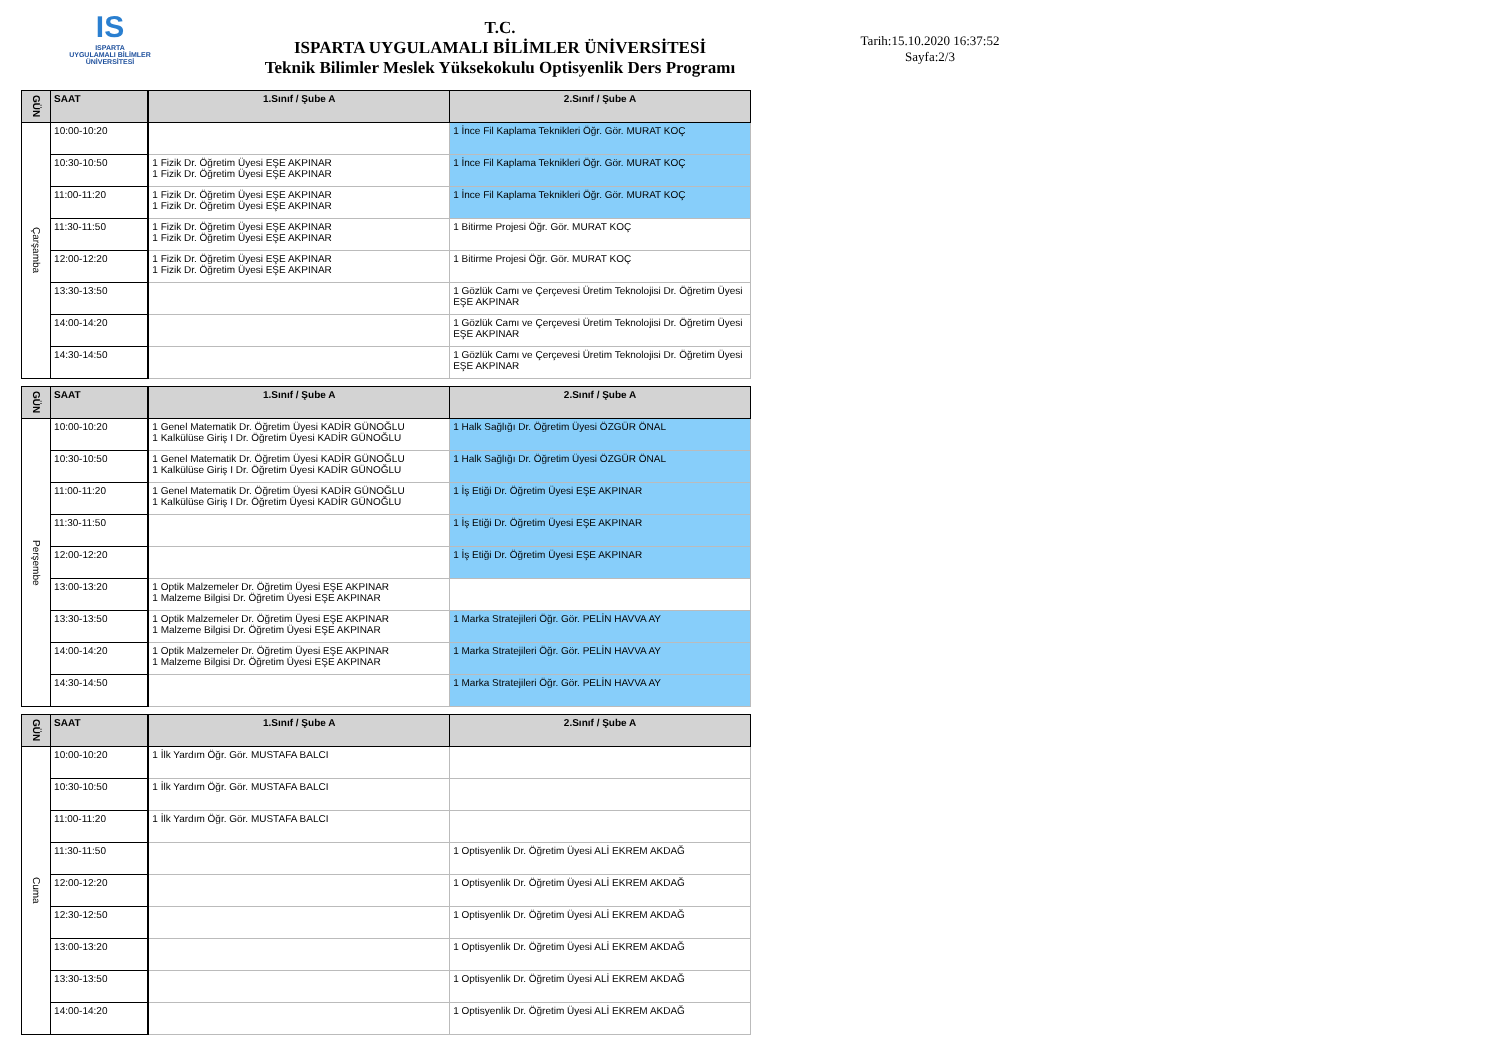IS
ISPARTA
UYGULAMALI BİLİMLER
ÜNİVERSİTESİ
T.C.
ISPARTA UYGULAMALI BİLİMLER ÜNİVERSİTESİ
Teknik Bilimler Meslek Yüksekokulu Optisyenlik Ders Programı
Tarih:15.10.2020 16:37:52
Sayfa:2/3
| GÜN | SAAT | 1.Sınıf / Şube A | 2.Sınıf / Şube A |
| --- | --- | --- | --- |
| Çarşamba | 10:00-10:20 | | 1 İnce Fil Kaplama Teknikleri Öğr. Gör. MURAT KOÇ |
| | 10:30-10:50 | 1 Fizik Dr. Öğretim Üyesi EŞE AKPINAR 1 Fizik Dr. Öğretim Üyesi EŞE AKPINAR | 1 İnce Fil Kaplama Teknikleri Öğr. Gör. MURAT KOÇ |
| | 11:00-11:20 | 1 Fizik Dr. Öğretim Üyesi EŞE AKPINAR 1 Fizik Dr. Öğretim Üyesi EŞE AKPINAR | 1 İnce Fil Kaplama Teknikleri Öğr. Gör. MURAT KOÇ |
| | 11:30-11:50 | 1 Fizik Dr. Öğretim Üyesi EŞE AKPINAR 1 Fizik Dr. Öğretim Üyesi EŞE AKPINAR | 1 Bitirme Projesi Öğr. Gör. MURAT KOÇ |
| | 12:00-12:20 | 1 Fizik Dr. Öğretim Üyesi EŞE AKPINAR 1 Fizik Dr. Öğretim Üyesi EŞE AKPINAR | 1 Bitirme Projesi Öğr. Gör. MURAT KOÇ |
| | 13:30-13:50 | | 1 Gözlük Camı ve Çerçevesi Üretim Teknolojisi Dr. Öğretim Üyesi EŞE AKPINAR |
| | 14:00-14:20 | | 1 Gözlük Camı ve Çerçevesi Üretim Teknolojisi Dr. Öğretim Üyesi EŞE AKPINAR |
| | 14:30-14:50 | | 1 Gözlük Camı ve Çerçevesi Üretim Teknolojisi Dr. Öğretim Üyesi EŞE AKPINAR |
| GÜN | SAAT | 1.Sınıf / Şube A | 2.Sınıf / Şube A |
| --- | --- | --- | --- |
| Perşembe | 10:00-10:20 | 1 Genel Matematik Dr. Öğretim Üyesi KADİR GÜNOĞLU 1 Kalkülüse Giriş I Dr. Öğretim Üyesi KADİR GÜNOĞLU | 1 Halk Sağlığı Dr. Öğretim Üyesi ÖZGÜR ÖNAL |
| | 10:30-10:50 | 1 Genel Matematik Dr. Öğretim Üyesi KADİR GÜNOĞLU 1 Kalkülüse Giriş I Dr. Öğretim Üyesi KADİR GÜNOĞLU | 1 Halk Sağlığı Dr. Öğretim Üyesi ÖZGÜR ÖNAL |
| | 11:00-11:20 | 1 Genel Matematik Dr. Öğretim Üyesi KADİR GÜNOĞLU 1 Kalkülüse Giriş I Dr. Öğretim Üyesi KADİR GÜNOĞLU | 1 İş Etiği Dr. Öğretim Üyesi EŞE AKPINAR |
| | 11:30-11:50 | | 1 İş Etiği Dr. Öğretim Üyesi EŞE AKPINAR |
| | 12:00-12:20 | | 1 İş Etiği Dr. Öğretim Üyesi EŞE AKPINAR |
| | 13:00-13:20 | 1 Optik Malzemeler Dr. Öğretim Üyesi EŞE AKPINAR 1 Malzeme Bilgisi Dr. Öğretim Üyesi EŞE AKPINAR | |
| | 13:30-13:50 | 1 Optik Malzemeler Dr. Öğretim Üyesi EŞE AKPINAR 1 Malzeme Bilgisi Dr. Öğretim Üyesi EŞE AKPINAR | 1 Marka Stratejileri Öğr. Gör. PELİN HAVVA AY |
| | 14:00-14:20 | 1 Optik Malzemeler Dr. Öğretim Üyesi EŞE AKPINAR 1 Malzeme Bilgisi Dr. Öğretim Üyesi EŞE AKPINAR | 1 Marka Stratejileri Öğr. Gör. PELİN HAVVA AY |
| | 14:30-14:50 | | 1 Marka Stratejileri Öğr. Gör. PELİN HAVVA AY |
| GÜN | SAAT | 1.Sınıf / Şube A | 2.Sınıf / Şube A |
| --- | --- | --- | --- |
| Cuma | 10:00-10:20 | 1 İlk Yardım Öğr. Gör. MUSTAFA BALCI | |
| | 10:30-10:50 | 1 İlk Yardım Öğr. Gör. MUSTAFA BALCI | |
| | 11:00-11:20 | 1 İlk Yardım Öğr. Gör. MUSTAFA BALCI | |
| | 11:30-11:50 | | 1 Optisyenlik Dr. Öğretim Üyesi ALİ EKREM AKDAĞ |
| | 12:00-12:20 | | 1 Optisyenlik Dr. Öğretim Üyesi ALİ EKREM AKDAĞ |
| | 12:30-12:50 | | 1 Optisyenlik Dr. Öğretim Üyesi ALİ EKREM AKDAĞ |
| | 13:00-13:20 | | 1 Optisyenlik Dr. Öğretim Üyesi ALİ EKREM AKDAĞ |
| | 13:30-13:50 | | 1 Optisyenlik Dr. Öğretim Üyesi ALİ EKREM AKDAĞ |
| | 14:00-14:20 | | 1 Optisyenlik Dr. Öğretim Üyesi ALİ EKREM AKDAĞ |